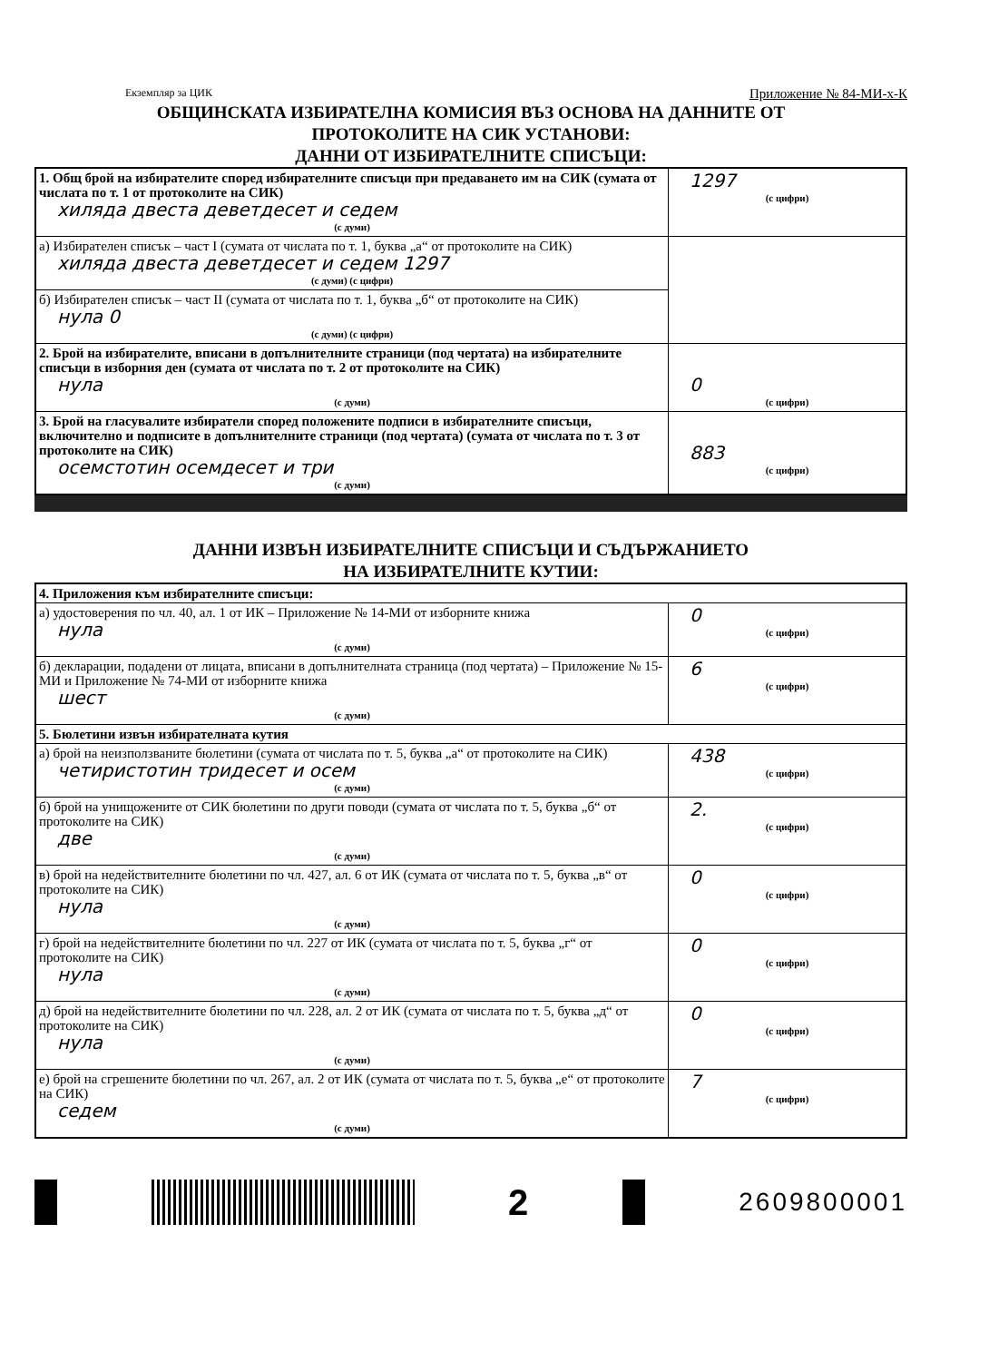Екземпляр за ЦИК Приложение № 84-МИ-х-К
ОБЩИНСКАТА ИЗБИРАТЕЛНА КОМИСИЯ ВЪЗ ОСНОВА НА ДАННИТЕ ОТ
ПРОТОКОЛИТЕ НА СИК УСТАНОВИ:
ДАННИ ОТ ИЗБИРАТЕЛНИТЕ СПИСЪЦИ:
| 1. Общ брой на избирателите според избирателните списъци при предаването им на СИК (сумата от числата по т. 1 от протоколите на СИК) хиляда двеста деветдесет и седем (с думи) | 1297 (с цифри) |
| а) Избирателен списък – част I (сумата от числата по т. 1, буква „а“ от протоколите на СИК) хиляда двеста деветдесет и седем 1297 (с думи) (с цифри) | |
| б) Избирателен списък – част II (сумата от числата по т. 1, буква „б“ от протоколите на СИК) нула 0 (с думи) (с цифри) | |
| 2. Брой на избирателите, вписани в допълнителните страници (под чертата) на избирателните списъци в изборния ден (сумата от числата по т. 2 от протоколите на СИК) нула (с думи) | 0 (с цифри) |
| 3. Брой на гласувалите избиратели според положените подписи в избирателните списъци, включително и подписите в допълнителните страници (под чертата) (сумата от числата по т. 3 от протоколите на СИК) осемстотин осемдесет и три (с думи) | 883 (с цифри) |
ДАННИ ИЗВЪН ИЗБИРАТЕЛНИТЕ СПИСЪЦИ И СЪДЪРЖАНИЕТО
НА ИЗБИРАТЕЛНИТЕ КУТИИ:
| 4. Приложения към избирателните списъци: | |
| а) удостоверения по чл. 40, ал. 1 от ИК – Приложение № 14-МИ от изборните книжа нула (с думи) | 0 (с цифри) |
| б) декларации, подадени от лицата, вписани в допълнителната страница (под чертата) – Приложение № 15-МИ и Приложение № 74-МИ от изборните книжа шест (с думи) | 6 (с цифри) |
| 5. Бюлетини извън избирателната кутия | |
| а) брой на неизползваните бюлетини (сумата от числата по т. 5, буква „а“ от протоколите на СИК) четиристотин тридесет и осем (с думи) | 438 (с цифри) |
| б) брой на унищожените от СИК бюлетини по други поводи (сумата от числата по т. 5, буква „б“ от протоколите на СИК) две (с думи) | 2. (с цифри) |
| в) брой на недействителните бюлетини по чл. 427, ал. 6 от ИК (сумата от числата по т. 5, буква „в“ от протоколите на СИК) нула (с думи) | 0 (с цифри) |
| г) брой на недействителните бюлетини по чл. 227 от ИК (сумата от числата по т. 5, буква „г“ от протоколите на СИК) нула (с думи) | 0 (с цифри) |
| д) брой на недействителните бюлетини по чл. 228, ал. 2 от ИК (сумата от числата по т. 5, буква „д“ от протоколите на СИК) нула (с думи) | 0 (с цифри) |
| е) брой на сгрешените бюлетини по чл. 267, ал. 2 от ИК (сумата от числата по т. 5, буква „е“ от протоколите на СИК) седем (с думи) | 7 (с цифри) |
2 2609800001